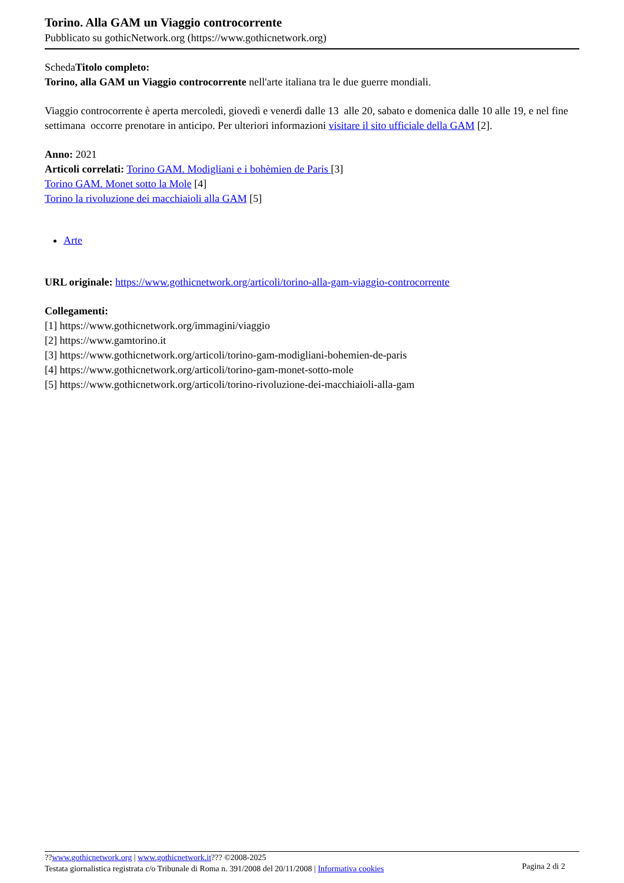Torino. Alla GAM un Viaggio controcorrente
Pubblicato su gothicNetwork.org (https://www.gothicnetwork.org)
SchedaTitolo completo:
Torino, alla GAM un Viaggio controcorrente nell'arte italiana tra le due guerre mondiali.
Viaggio controcorrente è aperta mercoledì, giovedì e venerdì dalle 13 alle 20, sabato e domenica dalle 10 alle 19, e nel fine settimana occorre prenotare in anticipo. Per ulteriori informazioni visitare il sito ufficiale della GAM [2].
Anno: 2021
Articoli correlati: Torino GAM. Modigliani e i bohèmien de Paris [3]
Torino GAM. Monet sotto la Mole [4]
Torino la rivoluzione dei macchiaioli alla GAM [5]
Arte
URL originale: https://www.gothicnetwork.org/articoli/torino-alla-gam-viaggio-controcorrente
Collegamenti:
[1] https://www.gothicnetwork.org/immagini/viaggio
[2] https://www.gamtorino.it
[3] https://www.gothicnetwork.org/articoli/torino-gam-modigliani-bohemien-de-paris
[4] https://www.gothicnetwork.org/articoli/torino-gam-monet-sotto-mole
[5] https://www.gothicnetwork.org/articoli/torino-rivoluzione-dei-macchiaioli-alla-gam
??www.gothicnetwork.org | www.gothicnetwork.it??? ©2008-2025
Testata giornalistica registrata c/o Tribunale di Roma n. 391/2008 del 20/11/2008 | Informativa cookies
Pagina 2 di 2